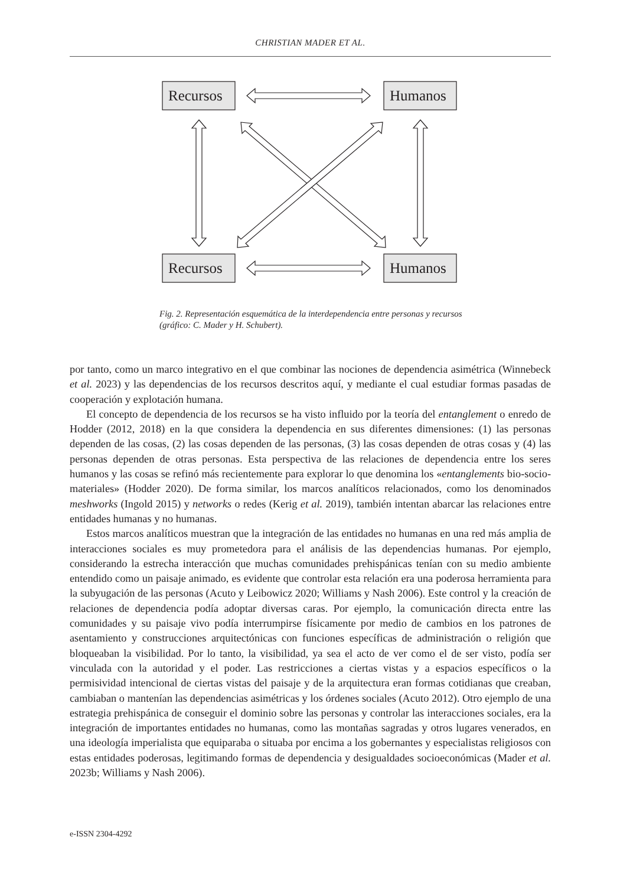CHRISTIAN MADER ET AL.
Recursos
Humanos
Recursos
Humanos
Fig. 2. Representación esquemática de la interdependencia entre personas y recursos (gráfico: C. Mader y H. Schubert).
por tanto, como un marco integrativo en el que combinar las nociones de dependencia asimétrica (Winnebeck et al. 2023) y las dependencias de los recursos descritos aquí, y mediante el cual estudiar formas pasadas de cooperación y explotación humana.
El concepto de dependencia de los recursos se ha visto influido por la teoría del entanglement o enredo de Hodder (2012, 2018) en la que considera la dependencia en sus diferentes dimensiones: (1) las personas dependen de las cosas, (2) las cosas dependen de las personas, (3) las cosas dependen de otras cosas y (4) las personas dependen de otras personas. Esta perspectiva de las relaciones de dependencia entre los seres humanos y las cosas se refinó más recientemente para explorar lo que denomina los «entanglements bio-socio-materiales» (Hodder 2020). De forma similar, los marcos analíticos relacionados, como los denominados meshworks (Ingold 2015) y networks o redes (Kerig et al. 2019), también intentan abarcar las relaciones entre entidades humanas y no humanas.
Estos marcos analíticos muestran que la integración de las entidades no humanas en una red más amplia de interacciones sociales es muy prometedora para el análisis de las dependencias humanas. Por ejemplo, considerando la estrecha interacción que muchas comunidades prehis­pánicas tenían con su medio ambiente entendido como un paisaje animado, es evidente que controlar esta relación era una poderosa herramienta para la subyugación de las personas (Acuto y Leibowicz 2020; Williams y Nash 2006). Este control y la creación de relaciones de dependencia podía adoptar diversas caras. Por ejemplo, la comunicación directa entre las comunidades y su paisaje vivo podía interrumpirse físicamente por medio de cambios en los patrones de asenta­miento y construcciones arquitectónicas con funciones específicas de administración o religión que bloqueaban la visibilidad. Por lo tanto, la visibilidad, ya sea el acto de ver como el de ser visto, podía ser vinculada con la autoridad y el poder. Las restricciones a ciertas vistas y a espacios espe­cíficos o la permisividad intencional de ciertas vistas del paisaje y de la arquitectura eran formas cotidianas que creaban, cambiaban o mantenían las dependencias asimétricas y los órdenes sociales (Acuto 2012). Otro ejemplo de una estrategia prehispánica de conseguir el dominio sobre las personas y controlar las interacciones sociales, era la integración de importantes entidades no humanas, como las montañas sagradas y otros lugares venerados, en una ideología imperialista que equiparaba o situaba por encima a los gobernantes y especialistas religiosos con estas entidades poderosas, legitimando formas de dependencia y desigualdades socioeconómicas (Mader et al. 2023b; Williams y Nash 2006).
e-ISSN 2304-4292